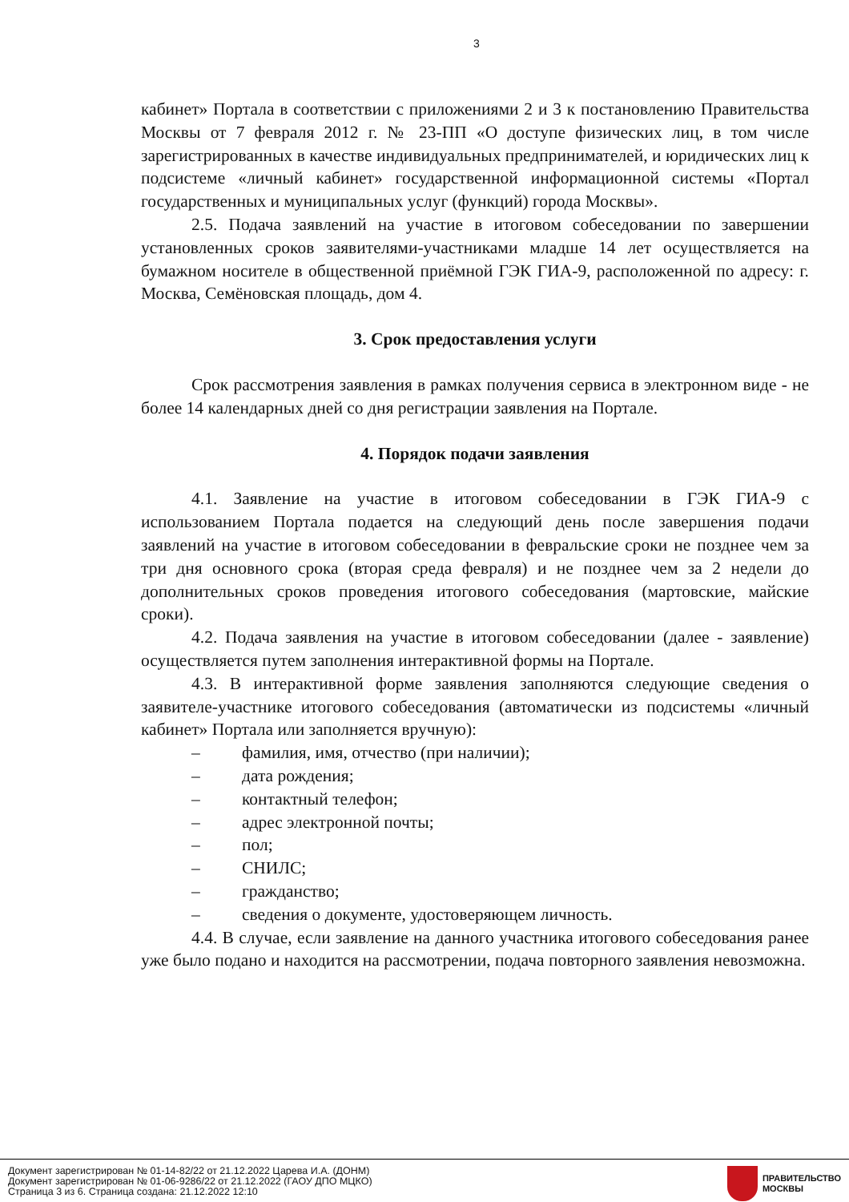3
кабинет» Портала в соответствии с приложениями 2 и 3 к постановлению Правительства Москвы от 7 февраля 2012 г. № 23-ПП «О доступе физических лиц, в том числе зарегистрированных в качестве индивидуальных предпринимателей, и юридических лиц к подсистеме «личный кабинет» государственной информационной системы «Портал государственных и муниципальных услуг (функций) города Москвы».
2.5. Подача заявлений на участие в итоговом собеседовании по завершении установленных сроков заявителями-участниками младше 14 лет осуществляется на бумажном носителе в общественной приёмной ГЭК ГИА-9, расположенной по адресу: г. Москва, Семёновская площадь, дом 4.
3. Срок предоставления услуги
Срок рассмотрения заявления в рамках получения сервиса в электронном виде - не более 14 календарных дней со дня регистрации заявления на Портале.
4. Порядок подачи заявления
4.1. Заявление на участие в итоговом собеседовании в ГЭК ГИА-9 с использованием Портала подается на следующий день после завершения подачи заявлений на участие в итоговом собеседовании в февральские сроки не позднее чем за три дня основного срока (вторая среда февраля) и не позднее чем за 2 недели до дополнительных сроков проведения итогового собеседования (мартовские, майские сроки).
4.2. Подача заявления на участие в итоговом собеседовании (далее - заявление) осуществляется путем заполнения интерактивной формы на Портале.
4.3. В интерактивной форме заявления заполняются следующие сведения о заявителе-участнике итогового собеседования (автоматически из подсистемы «личный кабинет» Портала или заполняется вручную):
– фамилия, имя, отчество (при наличии);
– дата рождения;
– контактный телефон;
– адрес электронной почты;
– пол;
– СНИЛС;
– гражданство;
– сведения о документе, удостоверяющем личность.
4.4. В случае, если заявление на данного участника итогового собеседования ранее уже было подано и находится на рассмотрении, подача повторного заявления невозможна.
Документ зарегистрирован № 01-14-82/22 от 21.12.2022 Царева И.А. (ДОНМ)
Документ зарегистрирован № 01-06-9286/22 от 21.12.2022 (ГАОУ ДПО МЦКО)
Страница 3 из 6. Страница создана: 21.12.2022 12:10
ПРАВИТЕЛЬСТВО
МОСКВЫ